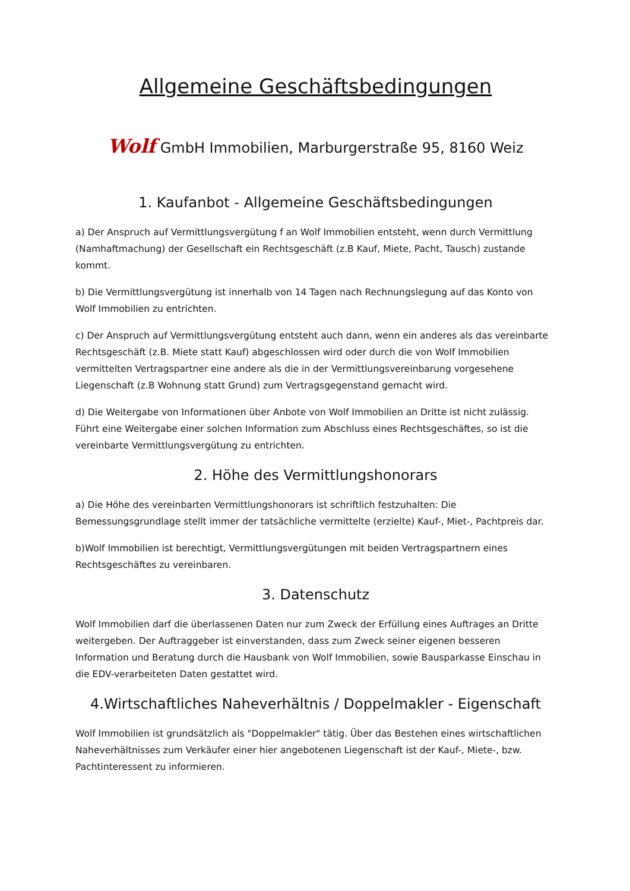Allgemeine Geschäftsbedingungen
Wolf GmbH Immobilien, Marburgerstraße 95, 8160 Weiz
1. Kaufanbot - Allgemeine Geschäftsbedingungen
a) Der Anspruch auf Vermittlungsvergütung f an Wolf Immobilien entsteht, wenn durch Vermittlung (Namhaftmachung) der Gesellschaft ein Rechtsgeschäft (z.B Kauf, Miete, Pacht, Tausch) zustande kommt.
b) Die Vermittlungsvergütung ist innerhalb von 14 Tagen nach Rechnungslegung auf das Konto von Wolf Immobilien zu entrichten.
c) Der Anspruch auf Vermittlungsvergütung entsteht auch dann, wenn ein anderes als das vereinbarte Rechtsgeschäft (z.B. Miete statt Kauf) abgeschlossen wird oder durch die von Wolf Immobilien vermittelten Vertragspartner eine andere als die in der Vermittlungsvereinbarung vorgesehene Liegenschaft (z.B Wohnung statt Grund) zum Vertragsgegenstand gemacht wird.
d) Die Weitergabe von Informationen über Anbote von Wolf Immobilien an Dritte ist nicht zulässig. Führt eine Weitergabe einer solchen Information zum Abschluss eines Rechtsgeschäftes, so ist die vereinbarte Vermittlungsvergütung zu entrichten.
2. Höhe des Vermittlungshonorars
a) Die Höhe des vereinbarten Vermittlungshonorars ist schriftlich festzuhalten: Die Bemessungsgrundlage stellt immer der tatsächliche vermittelte (erzielte) Kauf-, Miet-, Pachtpreis dar.
b)Wolf Immobilien ist berechtigt, Vermittlungsvergütungen mit beiden Vertragspartnern eines Rechtsgeschäftes zu vereinbaren.
3. Datenschutz
Wolf Immobilien darf die überlassenen Daten nur zum Zweck der Erfüllung eines Auftrages an Dritte weitergeben. Der Auftraggeber ist einverstanden, dass zum Zweck seiner eigenen besseren Information und Beratung durch die Hausbank von Wolf Immobilien, sowie Bausparkasse Einschau in die EDV-verarbeiteten Daten gestattet wird.
4.Wirtschaftliches Naheverhältnis / Doppelmakler - Eigenschaft
Wolf Immobilien ist grundsätzlich als "Doppelmakler" tätig. Über das Bestehen eines wirtschaftlichen Naheverhältnisses zum Verkäufer einer hier angebotenen Liegenschaft ist der Kauf-, Miete-, bzw. Pachtinteressent zu informieren.